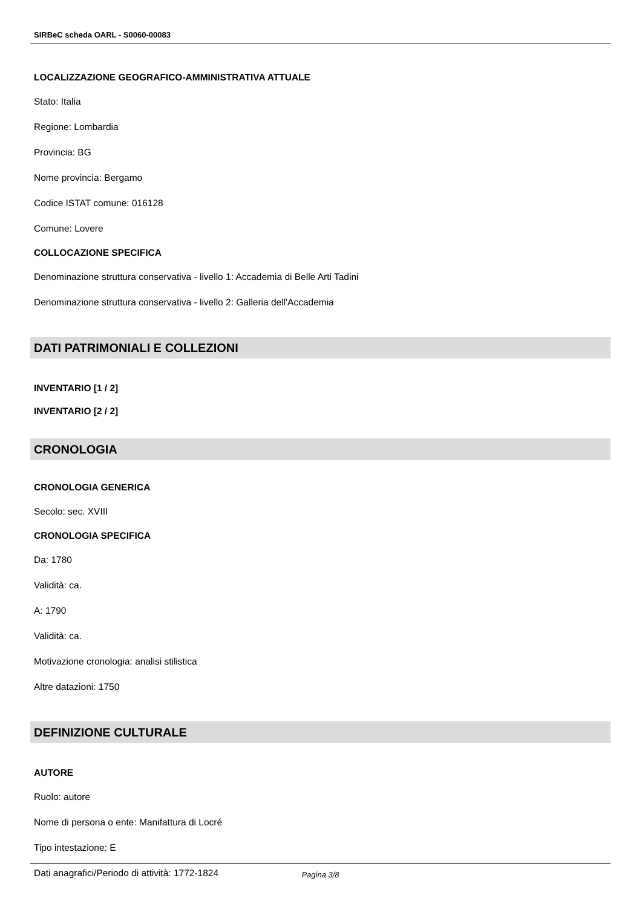SIRBeC scheda OARL - S0060-00083
LOCALIZZAZIONE GEOGRAFICO-AMMINISTRATIVA ATTUALE
Stato: Italia
Regione: Lombardia
Provincia: BG
Nome provincia: Bergamo
Codice ISTAT comune: 016128
Comune: Lovere
COLLOCAZIONE SPECIFICA
Denominazione struttura conservativa - livello 1: Accademia di Belle Arti Tadini
Denominazione struttura conservativa - livello 2: Galleria dell'Accademia
DATI PATRIMONIALI E COLLEZIONI
INVENTARIO [1 / 2]
INVENTARIO [2 / 2]
CRONOLOGIA
CRONOLOGIA GENERICA
Secolo: sec. XVIII
CRONOLOGIA SPECIFICA
Da: 1780
Validità: ca.
A: 1790
Validità: ca.
Motivazione cronologia: analisi stilistica
Altre datazioni: 1750
DEFINIZIONE CULTURALE
AUTORE
Ruolo: autore
Nome di persona o ente: Manifattura di Locré
Tipo intestazione: E
Dati anagrafici/Periodo di attività: 1772-1824
Pagina 3/8